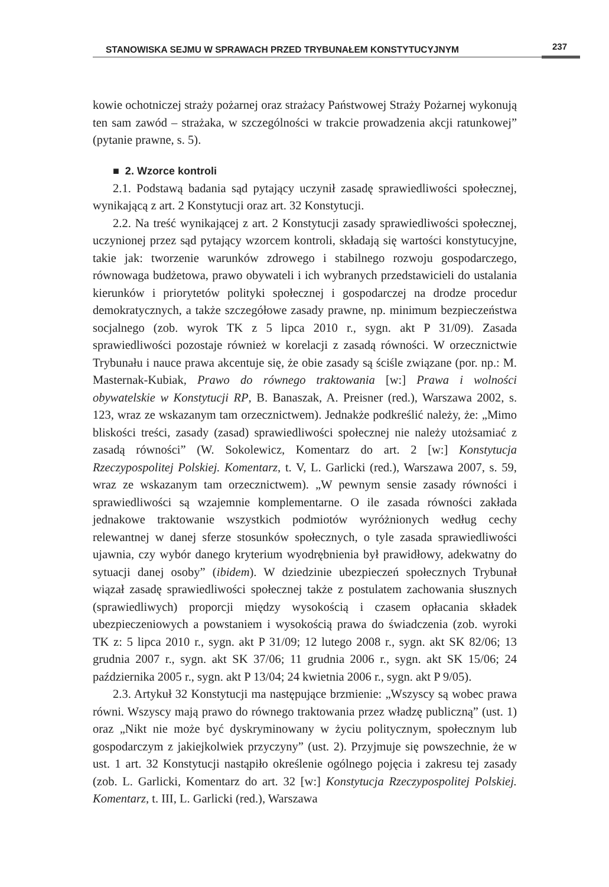STANOWISKA SEJMU W SPRAWACH PRZED TRYBUNAŁEM KONSTYTUCYJNYM 237
kowie ochotniczej straży pożarnej oraz strażacy Państwowej Straży Pożarnej wykonują ten sam zawód – strażaka, w szczególności w trakcie prowadzenia akcji ratunkowej” (pytanie prawne, s. 5).
■ 2. Wzorce kontroli
2.1. Podstawą badania sąd pytający uczynił zasadę sprawiedliwości społecznej, wynikającą z art. 2 Konstytucji oraz art. 32 Konstytucji.
2.2. Na treść wynikającej z art. 2 Konstytucji zasady sprawiedliwości społecznej, uczynionej przez sąd pytający wzorcem kontroli, składają się wartości konstytucyjne, takie jak: tworzenie warunków zdrowego i stabilnego rozwoju gospodarczego, równowaga budżetowa, prawo obywateli i ich wybranych przedstawicieli do ustalania kierunków i priorytetów polityki społecznej i gospodarczej na drodze procedur demokratycznych, a także szczegółowe zasady prawne, np. minimum bezpieczeństwa socjalnego (zob. wyrok TK z 5 lipca 2010 r., sygn. akt P 31/09). Zasada sprawiedliwości pozostaje również w korelacji z zasadą równości. W orzecznictwie Trybunału i nauce prawa akcentuje się, że obie zasady są ściśle związane (por. np.: M. Masternak-Kubiak, Prawo do równego traktowania [w:] Prawa i wolności obywatelskie w Konstytucji RP, B. Banaszak, A. Preisner (red.), Warszawa 2002, s. 123, wraz ze wskazanym tam orzecznictwem). Jednakże podkreślić należy, że: „Mimo bliskości treści, zasady (zasad) sprawiedliwości społecznej nie należy utożsamiać z zasadą równości” (W. Sokolewicz, Komentarz do art. 2 [w:] Konstytucja Rzeczypospolitej Polskiej. Komentarz, t. V, L. Garlicki (red.), Warszawa 2007, s. 59, wraz ze wskazanym tam orzecznictwem). „W pewnym sensie zasady równości i sprawiedliwości są wzajemnie komplementarne. O ile zasada równości zakłada jednakowe traktowanie wszystkich podmiotów wyróżnionych według cechy relewantnej w danej sferze stosunków społecznych, o tyle zasada sprawiedliwości ujawnia, czy wybór danego kryterium wyodrębnienia był prawidłowy, adekwatny do sytuacji danej osoby” (ibidem). W dziedzinie ubezpieczeń społecznych Trybunał wiązał zasadę sprawiedliwości społecznej także z postulatem zachowania słusznych (sprawiedliwych) proporcji między wysokością i czasem opłacania składek ubezpieczeniowych a powstaniem i wysokością prawa do świadczenia (zob. wyroki TK z: 5 lipca 2010 r., sygn. akt P 31/09; 12 lutego 2008 r., sygn. akt SK 82/06; 13 grudnia 2007 r., sygn. akt SK 37/06; 11 grudnia 2006 r., sygn. akt SK 15/06; 24 października 2005 r., sygn. akt P 13/04; 24 kwietnia 2006 r., sygn. akt P 9/05).
2.3. Artykuł 32 Konstytucji ma następujące brzmienie: „Wszyscy są wobec prawa równi. Wszyscy mają prawo do równego traktowania przez władzę publiczną” (ust. 1) oraz „Nikt nie może być dyskryminowany w życiu politycznym, społecznym lub gospodarczym z jakiejkolwiek przyczyny” (ust. 2). Przyjmuje się powszechnie, że w ust. 1 art. 32 Konstytucji nastąpiło określenie ogólnego pojęcia i zakresu tej zasady (zob. L. Garlicki, Komentarz do art. 32 [w:] Konstytucja Rzeczypospolitej Polskiej. Komentarz, t. III, L. Garlicki (red.), Warszawa